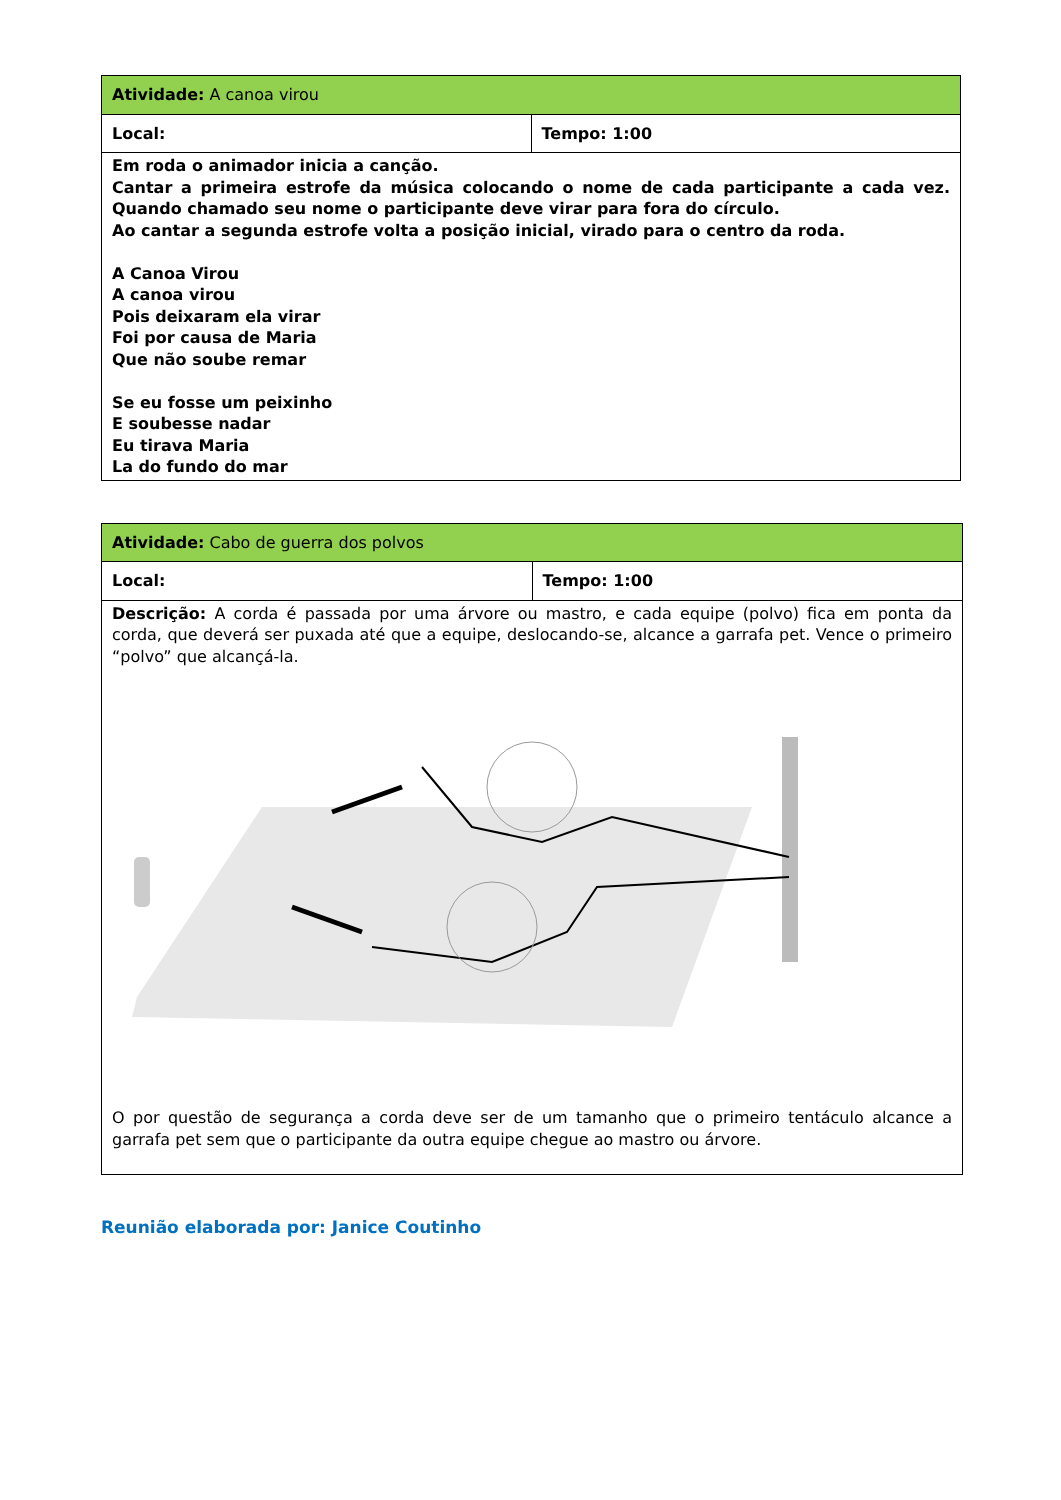| Atividade: A canoa virou | |
| Local: | Tempo: 1:00 |
| Em roda o animador inicia a canção. Cantar a primeira estrofe da música colocando o nome de cada participante a cada vez. Quando chamado seu nome o participante deve virar para fora do círculo. Ao cantar a segunda estrofe volta a posição inicial, virado para o centro da roda. A Canoa Virou A canoa virou Pois deixaram ela virar Foi por causa de Maria Que não soube remar Se eu fosse um peixinho E soubesse nadar Eu tirava Maria La do fundo do mar | |
| Atividade: Cabo de guerra dos polvos | |
| Local: | Tempo: 1:00 |
| Descrição: A corda é passada por uma árvore ou mastro, e cada equipe (polvo) fica em ponta da corda, que deverá ser puxada até que a equipe, deslocando-se, alcance a garrafa pet. Vence o primeiro “polvo” que alcançá-la. O por questão de segurança a corda deve ser de um tamanho que o primeiro tentáculo alcance a garrafa pet sem que o participante da outra equipe chegue ao mastro ou árvore. | |
Reunião elaborada por: Janice Coutinho